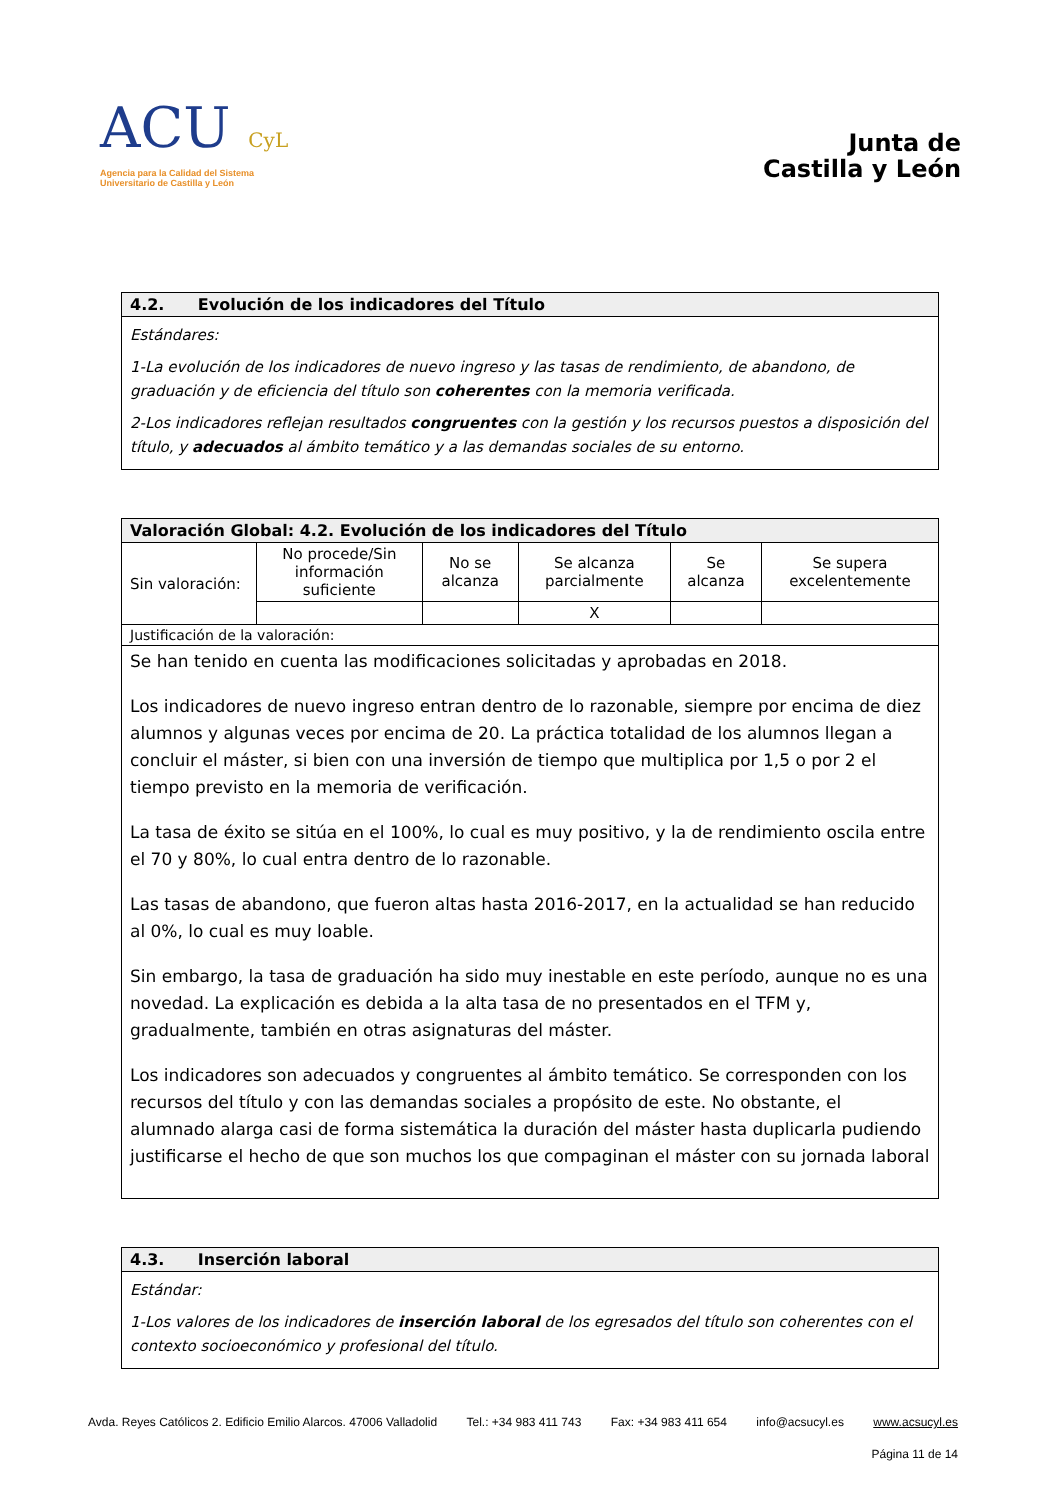ACU CyL
Agencia para la Calidad del Sistema
Universitario de Castilla y León
Junta de
Castilla y León
| 4.2. Evolución de los indicadores del Título |
| --- |
| Estándares: 1-La evolución de los indicadores de nuevo ingreso y las tasas de rendimiento, de abandono, de graduación y de eficiencia del título son coherentes con la memoria verificada. 2-Los indicadores reflejan resultados congruentes con la gestión y los recursos puestos a disposición del título, y adecuados al ámbito temático y a las demandas sociales de su entorno. |
| Valoración Global: 4.2. Evolución de los indicadores del Título | | | | | |
| --- | --- | --- | --- | --- | --- |
| Sin valoración: | No procede/Sin información suficiente | No se alcanza | Se alcanza parcialmente | Se alcanza | Se supera excelentemente |
| | | | X | | |
| Justificación de la valoración: | | | | | |
| Se han tenido en cuenta las modificaciones solicitadas y aprobadas en 2018. Los indicadores de nuevo ingreso entran dentro de lo razonable, siempre por encima de diez alumnos y algunas veces por encima de 20. La práctica totalidad de los alumnos llegan a concluir el máster, si bien con una inversión de tiempo que multiplica por 1,5 o por 2 el tiempo previsto en la memoria de verificación. La tasa de éxito se sitúa en el 100%, lo cual es muy positivo, y la de rendimiento oscila entre el 70 y 80%, lo cual entra dentro de lo razonable. Las tasas de abandono, que fueron altas hasta 2016-2017, en la actualidad se han reducido al 0%, lo cual es muy loable. Sin embargo, la tasa de graduación ha sido muy inestable en este período, aunque no es una novedad. La explicación es debida a la alta tasa de no presentados en el TFM y, gradualmente, también en otras asignaturas del máster. Los indicadores son adecuados y congruentes al ámbito temático. Se corresponden con los recursos del título y con las demandas sociales a propósito de este. No obstante, el alumnado alarga casi de forma sistemática la duración del máster hasta duplicarla pudiendo justificarse el hecho de que son muchos los que compaginan el máster con su jornada laboral | | | | | |
| 4.3. Inserción laboral |
| --- |
| Estándar: 1-Los valores de los indicadores de inserción laboral de los egresados del título son coherentes con el contexto socioeconómico y profesional del título. |
Avda. Reyes Católicos 2. Edificio Emilio Alarcos. 47006 Valladolid Tel.: +34 983 411 743 Fax: +34 983 411 654 info@acsucyl.es www.acsucyl.es
Página 11 de 14